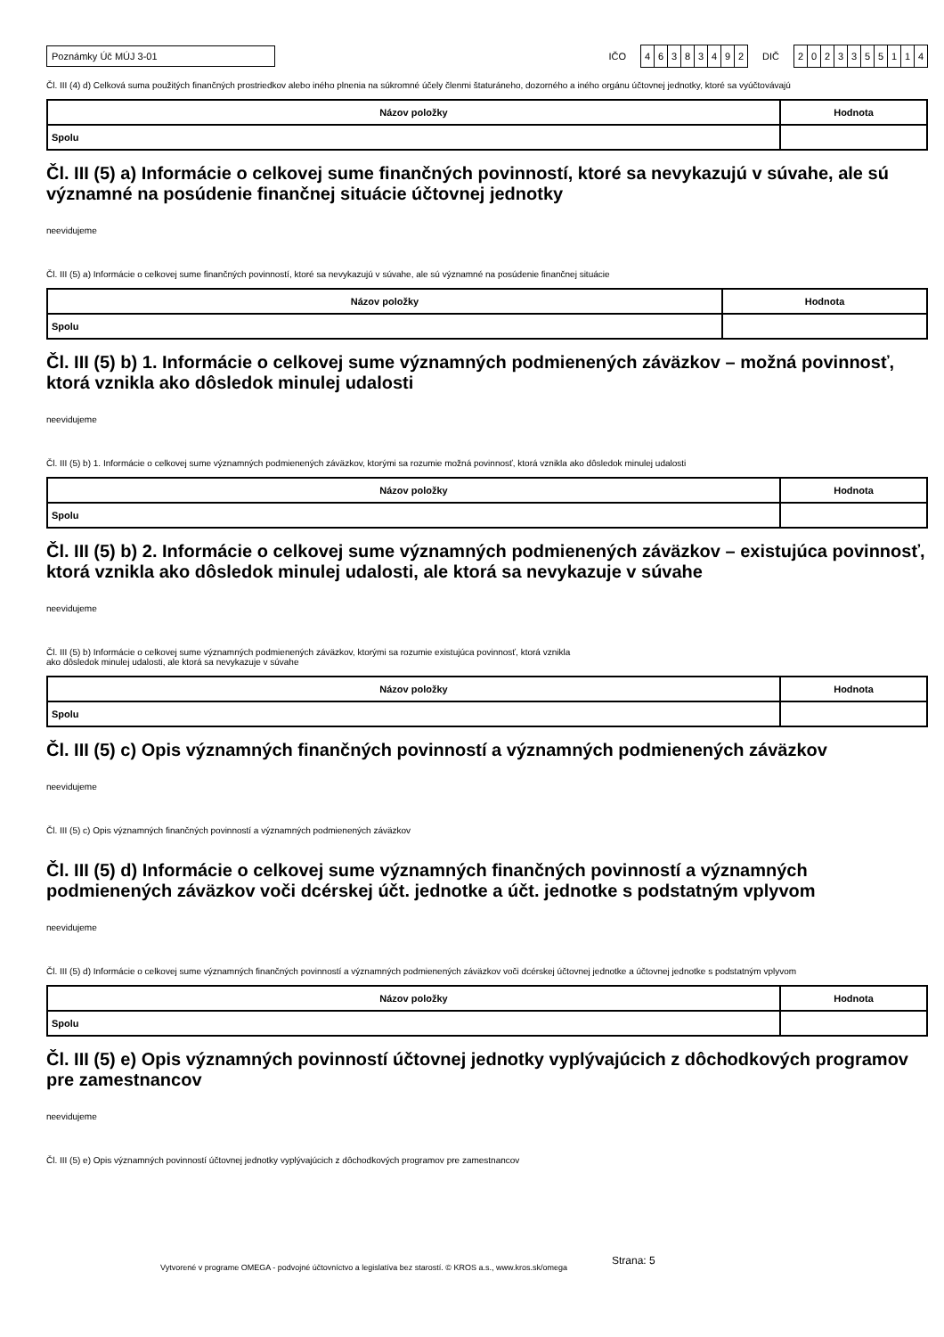Poznámky Úč MÚJ 3-01
IČO
46383492
DIČ
2023355114
Čl. III (4) d) Celková suma použitých finančných prostriedkov alebo iného plnenia na súkromné účely členmi štaturáneho, dozorného a iného orgánu účtovnej jednotky, ktoré sa vyúčtovávajú
| Názov položky | Hodnota |
| --- | --- |
| Spolu | |
Čl. III (5) a) Informácie o celkovej sume finančných povinností, ktoré sa nevykazujú v súvahe, ale sú významné na posúdenie finančnej situácie účtovnej jednotky
neevidujeme
Čl. III (5) a) Informácie o celkovej sume finančných povinností, ktoré sa nevykazujú v súvahe, ale sú významné na posúdenie finančnej situácie
| Názov položky | Hodnota |
| --- | --- |
| Spolu | |
Čl. III (5) b) 1. Informácie o celkovej sume významných podmienených záväzkov – možná povinnosť, ktorá vznikla ako dôsledok minulej udalosti
neevidujeme
Čl. III (5) b) 1. Informácie o celkovej sume významných podmienených záväzkov, ktorými sa rozumie možná povinnosť, ktorá vznikla ako dôsledok minulej udalosti
| Názov položky | Hodnota |
| --- | --- |
| Spolu | |
Čl. III (5) b) 2. Informácie o celkovej sume významných podmienených záväzkov – existujúca povinnosť, ktorá vznikla ako dôsledok minulej udalosti, ale ktorá sa nevykazuje v súvahe
neevidujeme
Čl. III (5) b) Informácie o celkovej sume významných podmienených záväzkov, ktorými sa rozumie existujúca povinnosť, ktorá vznikla
ako dôsledok minulej udalosti, ale ktorá sa nevykazuje v súvahe
| Názov položky | Hodnota |
| --- | --- |
| Spolu | |
Čl. III (5) c) Opis významných finančných povinností a významných podmienených záväzkov
neevidujeme
Čl. III (5) c) Opis významných finančných povinností a významných podmienených záväzkov
Čl. III (5) d) Informácie o celkovej sume významných finančných povinností a významných podmienených záväzkov voči dcérskej účt. jednotke a účt. jednotke s podstatným vplyvom
neevidujeme
Čl. III (5) d) Informácie o celkovej sume významných finančných povinností a významných podmienených záväzkov voči dcérskej účtovnej jednotke a účtovnej jednotke s podstatným vplyvom
| Názov položky | Hodnota |
| --- | --- |
| Spolu | |
Čl. III (5) e) Opis významných povinností účtovnej jednotky vyplývajúcich z dôchodkových programov pre zamestnancov
neevidujeme
Čl. III (5) e) Opis významných povinností účtovnej jednotky vyplývajúcich z dôchodkových programov pre zamestnancov
Vytvorené v programe OMEGA - podvojné účtovníctvo a legislatíva bez starostí. © KROS a.s., www.kros.sk/omega Strana: 5